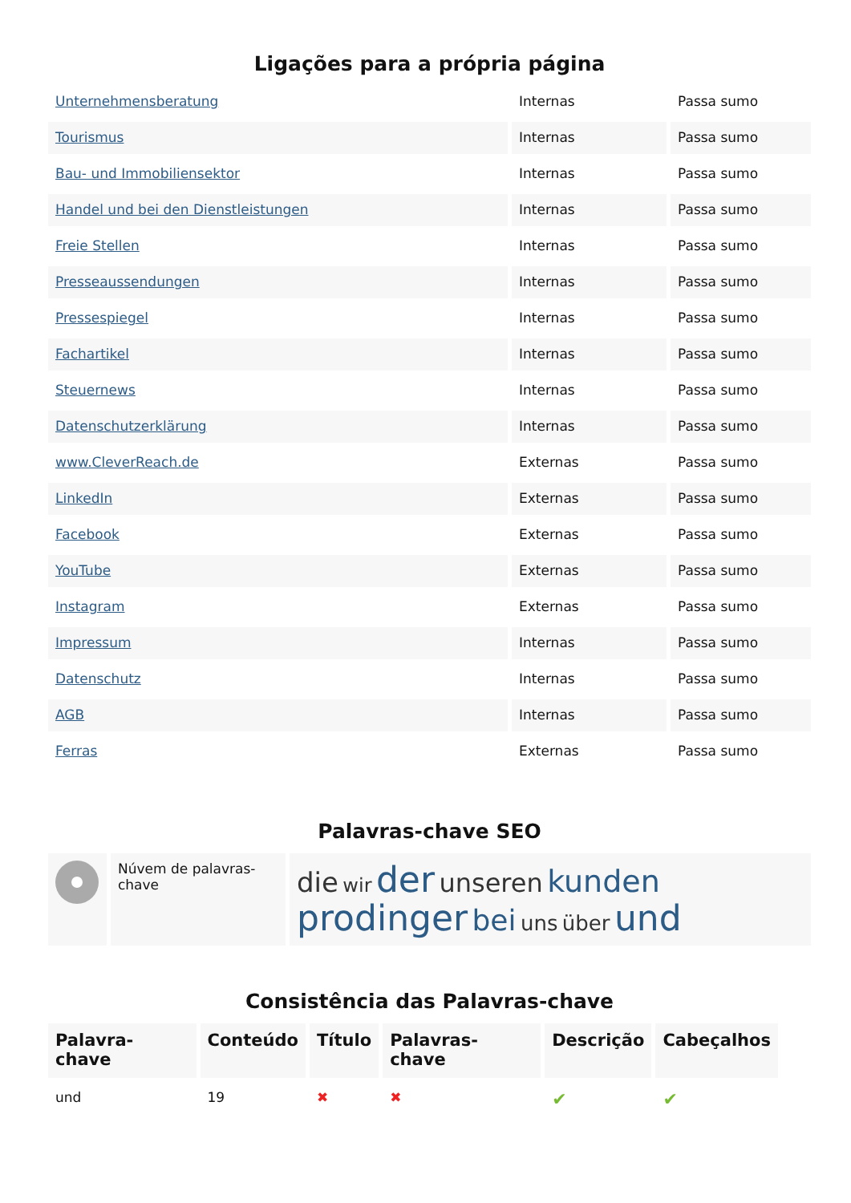Ligações para a própria página
| Unternehmensberatung | Internas | Passa sumo |
| Tourismus | Internas | Passa sumo |
| Bau- und Immobiliensektor | Internas | Passa sumo |
| Handel und bei den Dienstleistungen | Internas | Passa sumo |
| Freie Stellen | Internas | Passa sumo |
| Presseaussendungen | Internas | Passa sumo |
| Pressespiegel | Internas | Passa sumo |
| Fachartikel | Internas | Passa sumo |
| Steuernews | Internas | Passa sumo |
| Datenschutzerklärung | Internas | Passa sumo |
| www.CleverReach.de | Externas | Passa sumo |
| LinkedIn | Externas | Passa sumo |
| Facebook | Externas | Passa sumo |
| YouTube | Externas | Passa sumo |
| Instagram | Externas | Passa sumo |
| Impressum | Internas | Passa sumo |
| Datenschutz | Internas | Passa sumo |
| AGB | Internas | Passa sumo |
| Ferras | Externas | Passa sumo |
Palavras-chave SEO
| | Núvem de palavras-chave | die wir der unseren kunden prodinger bei uns über und |
Consistência das Palavras-chave
| Palavra-chave | Conteúdo | Título | Palavras-chave | Descrição | Cabeçalhos |
| --- | --- | --- | --- | --- | --- |
| und | 19 | ✖ | ✖ | ✔ | ✔ |